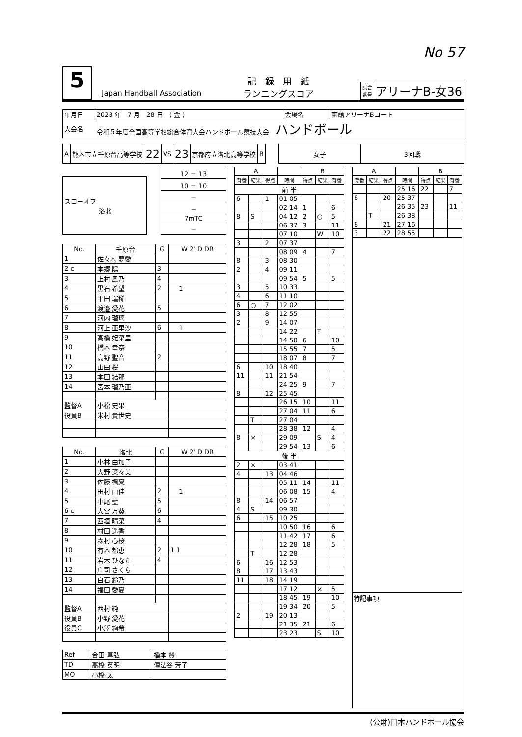No 57
5
Japan Handball Association
記　録　用　紙
ランニングスコア
| 試合 番号 | アリーナB-女36 |
| 年月日 | 2023 年 7 月 28 日 ( 金 ) | 会場名 | 函館アリーナBコート |
| 大会名 | 令和５年度全国高等学校総合体育大会ハンドボール競技大会 ハンドボール | | |
| A | 熊本市立千原台高等学校 | 22 | VS | 23 | 京都府立洛北高等学校 | B |
| 女子 | 3回戦 |
| スローオフ 洛北 |
| 12 － 13 |
| 10 － 10 |
| － |
| － |
| 7mTC |
| － |
| No. | 千原台 | G | W 2' D DR |
| --- | --- | --- | --- |
| 1 | 佐々木 夢愛 | | |
| 2 c | 本郷 陽 | 3 | |
| 3 | 上村 風乃 | 4 | |
| 4 | 黒石 希望 | 2 | 1 |
| 5 | 平田 瑞稀 | | |
| 6 | 渡邉 愛花 | 5 | |
| 7 | 河内 瑠璃 | | |
| 8 | 河上 亜里沙 | 6 | 1 |
| 9 | 髙橋 妃菜里 | | |
| 10 | 橋本 幸奈 | | |
| 11 | 高野 聖音 | 2 | |
| 12 | 山田 桜 | | |
| 13 | 本田 結那 | | |
| 14 | 宮本 瑠乃亜 | | |
| 監督A | 小松 史果 | | |
| 役員B | 米村 貴世史 | | |
| No. | 洛北 | G | W 2' D DR |
| --- | --- | --- | --- |
| 1 | 小林 由加子 | | |
| 2 | 大野 菜々美 | | |
| 3 | 佐藤 楓夏 | | |
| 4 | 田村 由佳 | 2 | 1 |
| 5 | 中尾 藍 | 5 | |
| 6 c | 大宮 万葵 | 6 | |
| 7 | 西垣 晴菜 | 4 | |
| 8 | 村田 遥香 | | |
| 9 | 森村 心桜 | | |
| 10 | 有本 都恵 | 2 | 1 1 |
| 11 | 岩木 ひなた | 4 | |
| 12 | 庄司 さくら | | |
| 13 | 白石 鈴乃 | | |
| 14 | 福田 愛夏 | | |
| 監督A | 西村 純 | | |
| 役員B | 小野 愛花 | | |
| 役員C | 小澤 絢希 | | |
| Ref | 合田 享弘 | 橋本 賢 |
| TD | 髙橋 英明 | 傳法谷 芳子 |
| MO | 小橋 太 | |
| A | | | | B | | |
| --- | --- | --- | --- | --- | --- | --- |
| 背番 | 結果 | 得点 | 時間 | 得点 | 結果 | 背番 |
| 前 半 | | | | | | |
| 6 | | 1 | 01 05 | | | |
| | | | 02 14 | 1 | | 6 |
| 8 | S | | 04 12 | 2 | ○ | 5 |
| | | | 06 37 | 3 | | 11 |
| | | | 07 10 | | W | 10 |
| 3 | | 2 | 07 37 | | | |
| | | | 08 09 | 4 | | 7 |
| 8 | | 3 | 08 30 | | | |
| 2 | | 4 | 09 11 | | | |
| | | | 09 54 | 5 | | 5 |
| 3 | | 5 | 10 33 | | | |
| 4 | | 6 | 11 10 | | | |
| 6 | ○ | 7 | 12 02 | | | |
| 3 | | 8 | 12 55 | | | |
| 2 | | 9 | 14 07 | | | |
| | | | 14 22 | | T | |
| | | | 14 50 | 6 | | 10 |
| | | | 15 55 | 7 | | 5 |
| | | | 18 07 | 8 | | 7 |
| 6 | | 10 | 18 40 | | | |
| 11 | | 11 | 21 54 | | | |
| | | | 24 25 | 9 | | 7 |
| 8 | | 12 | 25 45 | | | |
| | | | 26 15 | 10 | | 11 |
| | | | 27 04 | 11 | | 6 |
| | T | | 27 04 | | | |
| | | | 28 38 | 12 | | 4 |
| 8 | × | | 29 09 | | S | 4 |
| | | | 29 54 | 13 | | 6 |
| 後 半 | | | | | | |
| 2 | × | | 03 41 | | | |
| 4 | | 13 | 04 46 | | | |
| | | | 05 11 | 14 | | 11 |
| | | | 06 08 | 15 | | 4 |
| 8 | | 14 | 06 57 | | | |
| 4 | S | | 09 30 | | | |
| 6 | | 15 | 10 25 | | | |
| | | | 10 50 | 16 | | 6 |
| | | | 11 42 | 17 | | 6 |
| | | | 12 28 | 18 | | 5 |
| | T | | 12 28 | | | |
| 6 | | 16 | 12 53 | | | |
| 8 | | 17 | 13 43 | | | |
| 11 | | 18 | 14 19 | | | |
| | | | 17 12 | | × | 5 |
| | | | 18 45 | 19 | | 10 |
| | | | 19 34 | 20 | | 5 |
| 2 | | 19 | 20 13 | | | |
| | | | 21 35 | 21 | | 6 |
| | | | 23 23 | | S | 10 |
| A | | | | B | | |
| --- | --- | --- | --- | --- | --- | --- |
| 背番 | 結果 | 得点 | 時間 | 得点 | 結果 | 背番 |
| | | | 25 16 | 22 | | 7 |
| 8 | | 20 | 25 37 | | | |
| | | | 26 35 | 23 | | 11 |
| | T | | 26 38 | | | |
| 8 | | 21 | 27 16 | | | |
| 3 | | 22 | 28 55 | | | |
特記事項
(公財)日本ハンドボール協会